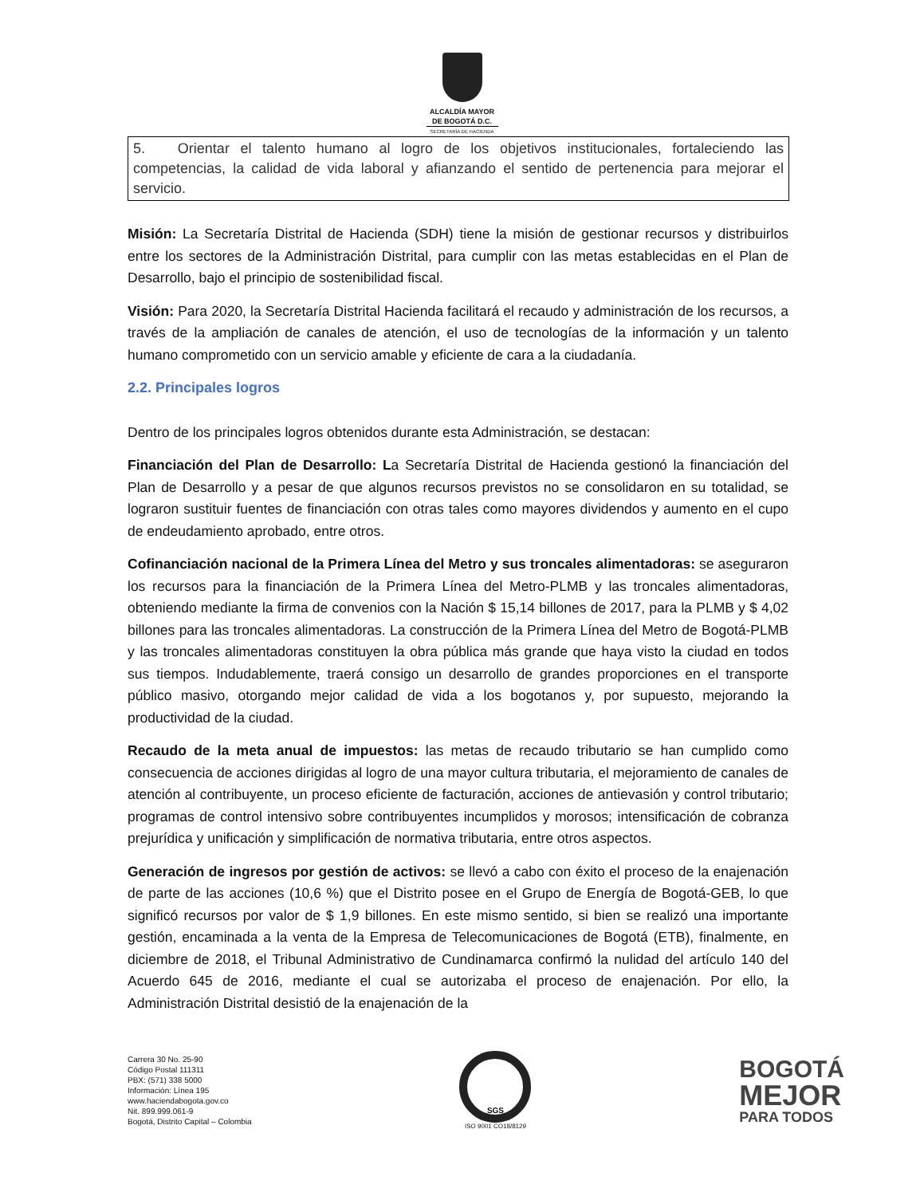ALCALDÍA MAYOR
DE BOGOTÁ D.C.
SECRETARÍA DE HACIENDA
5. Orientar el talento humano al logro de los objetivos institucionales, fortaleciendo las competencias, la calidad de vida laboral y afianzando el sentido de pertenencia para mejorar el servicio.
Misión: La Secretaría Distrital de Hacienda (SDH) tiene la misión de gestionar recursos y distribuirlos entre los sectores de la Administración Distrital, para cumplir con las metas establecidas en el Plan de Desarrollo, bajo el principio de sostenibilidad fiscal.
Visión: Para 2020, la Secretaría Distrital Hacienda facilitará el recaudo y administración de los recursos, a través de la ampliación de canales de atención, el uso de tecnologías de la información y un talento humano comprometido con un servicio amable y eficiente de cara a la ciudadanía.
2.2. Principales logros
Dentro de los principales logros obtenidos durante esta Administración, se destacan:
Financiación del Plan de Desarrollo: La Secretaría Distrital de Hacienda gestionó la financiación del Plan de Desarrollo y a pesar de que algunos recursos previstos no se consolidaron en su totalidad, se lograron sustituir fuentes de financiación con otras tales como mayores dividendos y aumento en el cupo de endeudamiento aprobado, entre otros.
Cofinanciación nacional de la Primera Línea del Metro y sus troncales alimentadoras: se aseguraron los recursos para la financiación de la Primera Línea del Metro-PLMB y las troncales alimentadoras, obteniendo mediante la firma de convenios con la Nación $ 15,14 billones de 2017, para la PLMB y $ 4,02 billones para las troncales alimentadoras. La construcción de la Primera Línea del Metro de Bogotá-PLMB y las troncales alimentadoras constituyen la obra pública más grande que haya visto la ciudad en todos sus tiempos. Indudablemente, traerá consigo un desarrollo de grandes proporciones en el transporte público masivo, otorgando mejor calidad de vida a los bogotanos y, por supuesto, mejorando la productividad de la ciudad.
Recaudo de la meta anual de impuestos: las metas de recaudo tributario se han cumplido como consecuencia de acciones dirigidas al logro de una mayor cultura tributaria, el mejoramiento de canales de atención al contribuyente, un proceso eficiente de facturación, acciones de antievasión y control tributario; programas de control intensivo sobre contribuyentes incumplidos y morosos; intensificación de cobranza prejurídica y unificación y simplificación de normativa tributaria, entre otros aspectos.
Generación de ingresos por gestión de activos: se llevó a cabo con éxito el proceso de la enajenación de parte de las acciones (10,6 %) que el Distrito posee en el Grupo de Energía de Bogotá-GEB, lo que significó recursos por valor de $ 1,9 billones. En este mismo sentido, si bien se realizó una importante gestión, encaminada a la venta de la Empresa de Telecomunicaciones de Bogotá (ETB), finalmente, en diciembre de 2018, el Tribunal Administrativo de Cundinamarca confirmó la nulidad del artículo 140 del Acuerdo 645 de 2016, mediante el cual se autorizaba el proceso de enajenación. Por ello, la Administración Distrital desistió de la enajenación de la
Carrera 30 No. 25-90
Código Postal 111311
PBX: (571) 338 5000
Información: Línea 195
www.haciendabogota.gov.co
Nit. 899.999.061-9
Bogotá, Distrito Capital – Colombia
SGS
ISO 9001 CO18/8129
BOGOTÁ
MEJOR
PARA TODOS